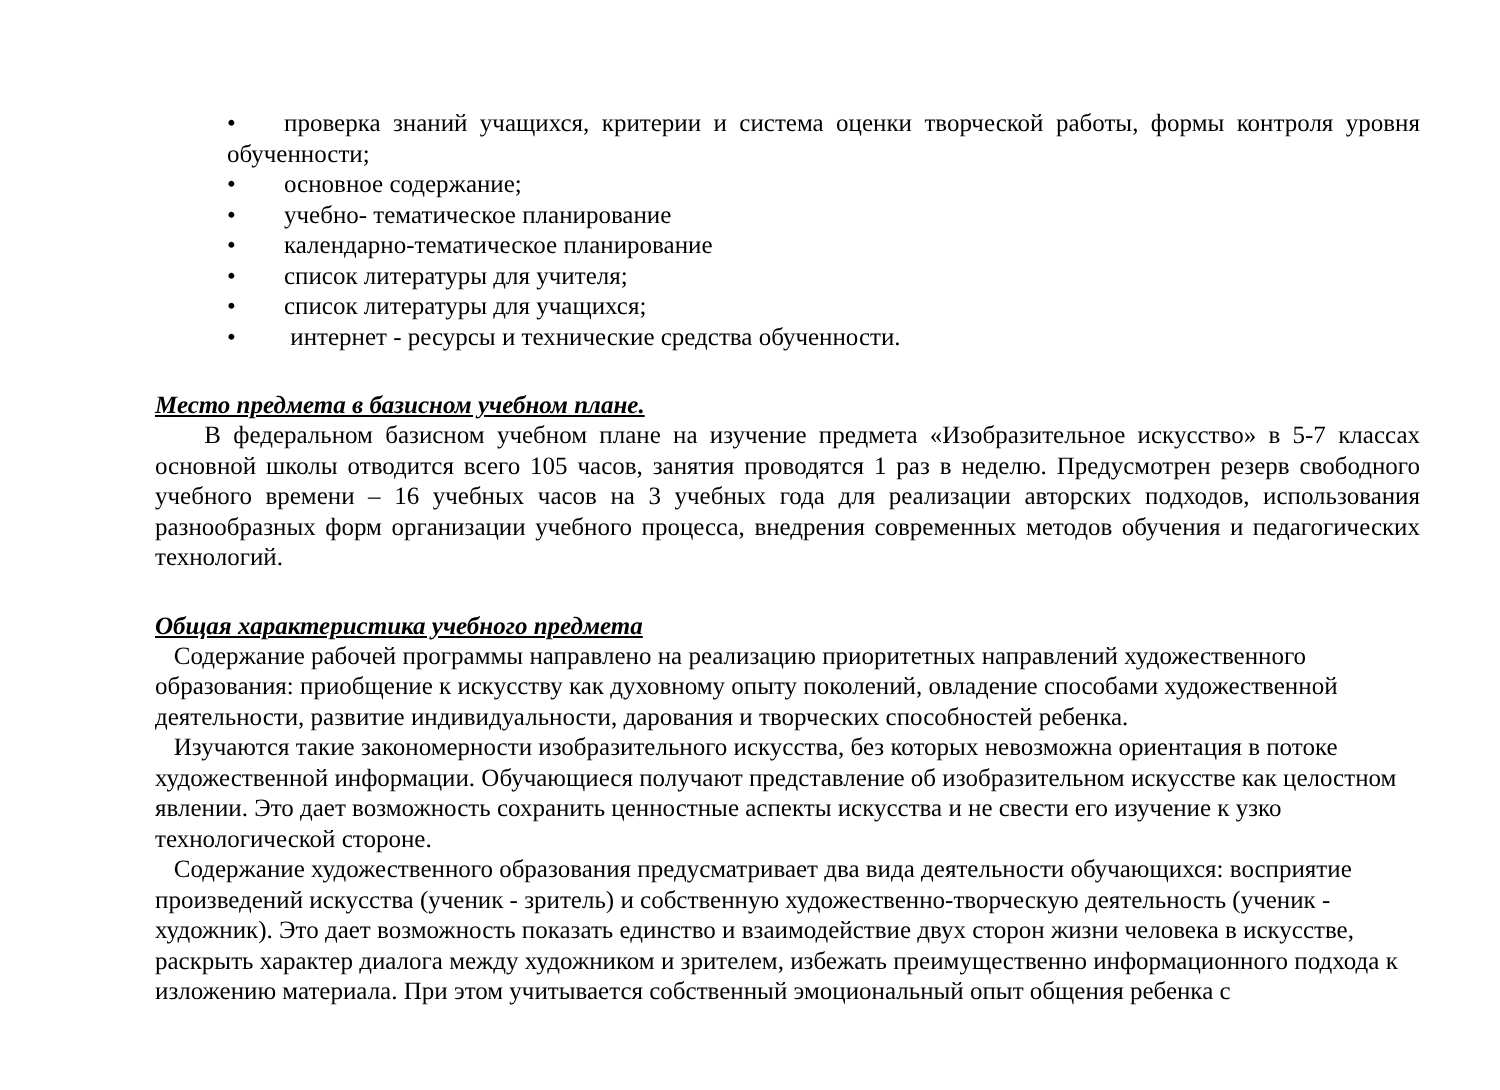• проверка знаний учащихся, критерии и система оценки творческой работы, формы контроля уровня обученности;
• основное содержание;
• учебно- тематическое планирование
• календарно-тематическое планирование
• список литературы для учителя;
• список литературы для учащихся;
• интернет - ресурсы и технические средства обученности.
Место предмета в базисном учебном плане.
В федеральном базисном учебном плане на изучение предмета «Изобразительное искусство» в 5-7 классах основной школы отводится всего 105 часов, занятия проводятся 1 раз в неделю. Предусмотрен резерв свободного учебного времени – 16 учебных часов на 3 учебных года для реализации авторских подходов, использования разнообразных форм организации учебного процесса, внедрения современных методов обучения и педагогических технологий.
Общая характеристика учебного предмета
Содержание рабочей программы направлено на реализацию приоритетных направлений художественного образования: приобщение к искусству как духовному опыту поколений, овладение способами художественной деятельности, развитие индивидуальности, дарования и творческих способностей ребенка.
Изучаются такие закономерности изобразительного искусства, без которых невозможна ориентация в потоке художественной информации. Обучающиеся получают представление об изобразительном искусстве как целостном явлении. Это дает возможность сохранить ценностные аспекты искусства и не свести его изучение к узко технологической стороне.
Содержание художественного образования предусматривает два вида деятельности обучающихся: восприятие произведений искусства (ученик - зритель) и собственную художественно-творческую деятельность (ученик - художник). Это дает возможность показать единство и взаимодействие двух сторон жизни человека в искусстве, раскрыть характер диалога между художником и зрителем, избежать преимущественно информационного подхода к изложению материала. При этом учитывается собственный эмоциональный опыт общения ребенка с